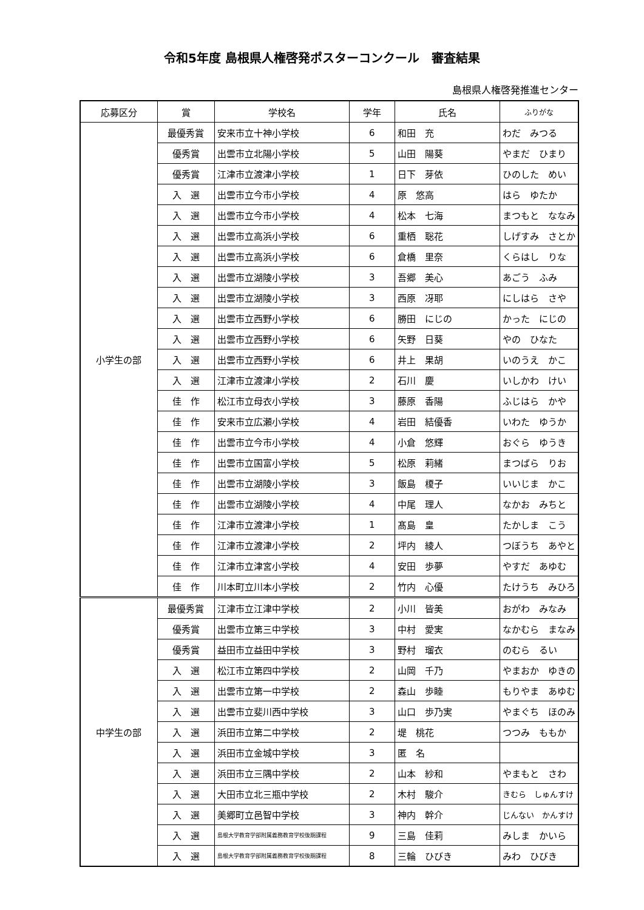令和5年度 島根県人権啓発ポスターコンクール　審査結果
島根県人権啓発推進センター
| 応募区分 | 賞 | 学校名 | 学年 | 氏名 | ふりがな |
| --- | --- | --- | --- | --- | --- |
| 小学生の部 | 最優秀賞 | 安来市立十神小学校 | 6 | 和田 充 | わだ みつる |
| | 優秀賞 | 出雲市立北陽小学校 | 5 | 山田 陽葵 | やまだ ひまり |
| | 優秀賞 | 江津市立渡津小学校 | 1 | 日下 芽依 | ひのした めい |
| | 入 選 | 出雲市立今市小学校 | 4 | 原 悠高 | はら ゆたか |
| | 入 選 | 出雲市立今市小学校 | 4 | 松本 七海 | まつもと ななみ |
| | 入 選 | 出雲市立高浜小学校 | 6 | 重栖 聡花 | しげすみ さとか |
| | 入 選 | 出雲市立高浜小学校 | 6 | 倉橋 里奈 | くらはし りな |
| | 入 選 | 出雲市立湖陵小学校 | 3 | 吾郷 美心 | あごう ふみ |
| | 入 選 | 出雲市立湖陵小学校 | 3 | 西原 冴耶 | にしはら さや |
| | 入 選 | 出雲市立西野小学校 | 6 | 勝田 にじの | かった にじの |
| | 入 選 | 出雲市立西野小学校 | 6 | 矢野 日葵 | やの ひなた |
| | 入 選 | 出雲市立西野小学校 | 6 | 井上 果胡 | いのうえ かこ |
| | 入 選 | 江津市立渡津小学校 | 2 | 石川 慶 | いしかわ けい |
| | 佳 作 | 松江市立母衣小学校 | 3 | 藤原 香陽 | ふじはら かや |
| | 佳 作 | 安来市立広瀬小学校 | 4 | 岩田 結優香 | いわた ゆうか |
| | 佳 作 | 出雲市立今市小学校 | 4 | 小倉 悠輝 | おぐら ゆうき |
| | 佳 作 | 出雲市立国富小学校 | 5 | 松原 莉緒 | まつばら りお |
| | 佳 作 | 出雲市立湖陵小学校 | 3 | 飯島 榎子 | いいじま かこ |
| | 佳 作 | 出雲市立湖陵小学校 | 4 | 中尾 理人 | なかお みちと |
| | 佳 作 | 江津市立渡津小学校 | 1 | 髙島 皇 | たかしま こう |
| | 佳 作 | 江津市立渡津小学校 | 2 | 坪内 綾人 | つぼうち あやと |
| | 佳 作 | 江津市立津宮小学校 | 4 | 安田 歩夢 | やすだ あゆむ |
| | 佳 作 | 川本町立川本小学校 | 2 | 竹内 心優 | たけうち みひろ |
| 中学生の部 | 最優秀賞 | 江津市立江津中学校 | 2 | 小川 皆美 | おがわ みなみ |
| | 優秀賞 | 出雲市立第三中学校 | 3 | 中村 愛実 | なかむら まなみ |
| | 優秀賞 | 益田市立益田中学校 | 3 | 野村 瑠衣 | のむら るい |
| | 入 選 | 松江市立第四中学校 | 2 | 山岡 千乃 | やまおか ゆきの |
| | 入 選 | 出雲市立第一中学校 | 2 | 森山 歩睦 | もりやま あゆむ |
| | 入 選 | 出雲市立斐川西中学校 | 3 | 山口 歩乃実 | やまぐち ほのみ |
| | 入 選 | 浜田市立第二中学校 | 2 | 堤 桃花 | つつみ ももか |
| | 入 選 | 浜田市立金城中学校 | 3 | 匿 名 | |
| | 入 選 | 浜田市立三隅中学校 | 2 | 山本 紗和 | やまもと さわ |
| | 入 選 | 大田市立北三瓶中学校 | 2 | 木村 駿介 | きむら しゅんすけ |
| | 入 選 | 美郷町立邑智中学校 | 3 | 神内 幹介 | じんない かんすけ |
| | 入 選 | 島根大学教育学部附属義務教育学校後期課程 | 9 | 三島 佳莉 | みしま かいら |
| | 入 選 | 島根大学教育学部附属義務教育学校後期課程 | 8 | 三輪 ひびき | みわ ひびき |